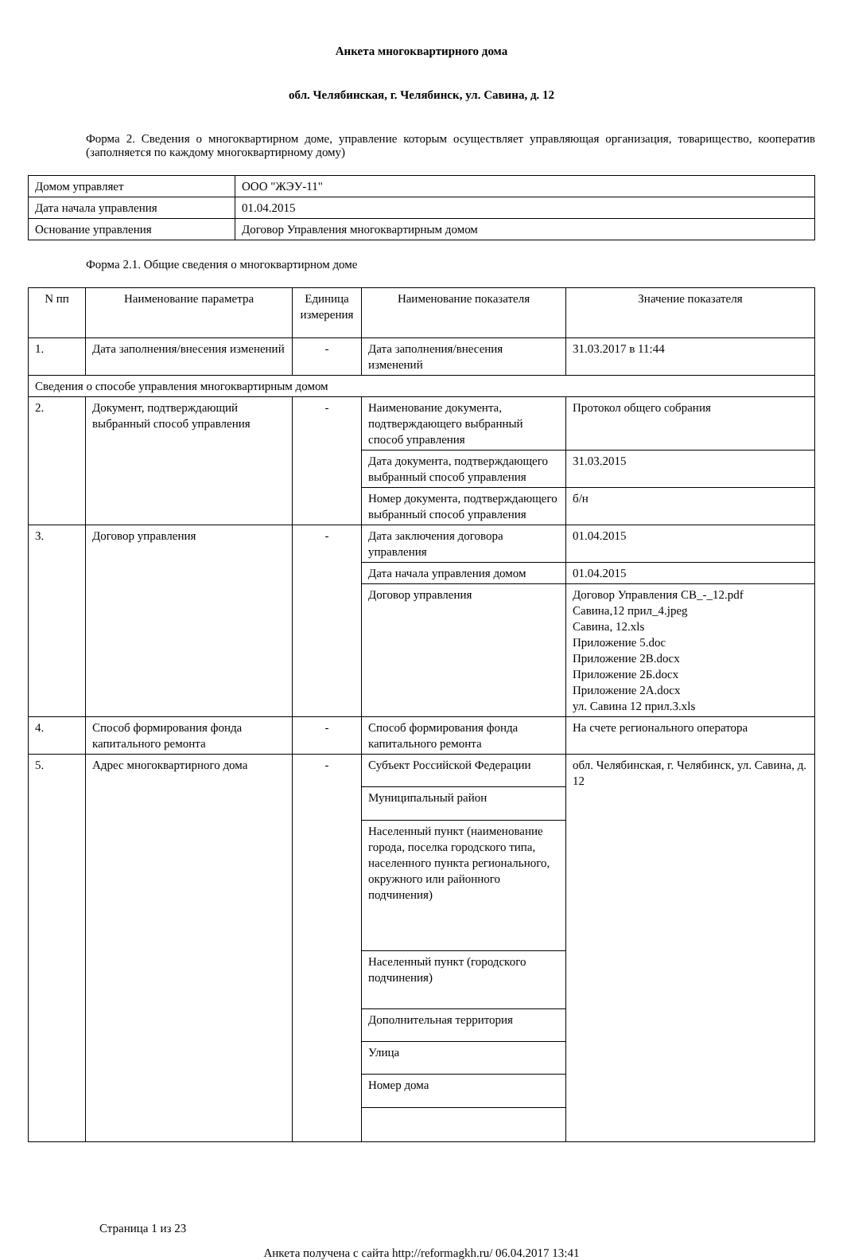Анкета многоквартирного дома
обл. Челябинская, г. Челябинск, ул. Савина, д. 12
Форма 2. Сведения о многоквартирном доме, управление которым осуществляет управляющая организация, товарищество, кооператив (заполняется по каждому многоквартирному дому)
| Домом управляет | ООО "ЖЭУ-11" |
| Дата начала управления | 01.04.2015 |
| Основание управления | Договор Управления многоквартирным домом |
Форма 2.1. Общие сведения о многоквартирном доме
| N пп | Наименование параметра | Единица измерения | Наименование показателя | Значение показателя |
| 1. | Дата заполнения/внесения изменений | - | Дата заполнения/внесения изменений | 31.03.2017 в 11:44 |
| Сведения о способе управления многоквартирным домом | | | | |
| 2. | Документ, подтверждающий выбранный способ управления | - | Наименование документа, подтверждающего выбранный способ управления | Протокол общего собрания |
| | | | Дата документа, подтверждающего выбранный способ управления | 31.03.2015 |
| | | | Номер документа, подтверждающего выбранный способ управления | б/н |
| 3. | Договор управления | - | Дата заключения договора управления | 01.04.2015 |
| | | | Дата начала управления домом | 01.04.2015 |
| | | | Договор управления | Договор Управления СВ_-_12.pdf Савина,12 прил_4.jpeg Савина, 12.xls Приложение 5.doc Приложение 2В.docx Приложение 2Б.docx Приложение 2А.docx ул. Савина 12 прил.3.xls |
| 4. | Способ формирования фонда капитального ремонта | - | Способ формирования фонда капитального ремонта | На счете регионального оператора |
| 5. | Адрес многоквартирного дома | - | Субъект Российской Федерации | обл. Челябинская, г. Челябинск, ул. Савина, д. 12 |
| | | | Муниципальный район | |
| | | | Населенный пункт (наименование города, поселка городского типа, населенного пункта регионального, окружного или районного подчинения) | |
| | | | Населенный пункт (городского подчинения) | |
| | | | Дополнительная территория | |
| | | | Улица | |
| | | | Номер дома | |
Страница 1 из 23
Анкета получена с сайта http://reformagkh.ru/ 06.04.2017 13:41